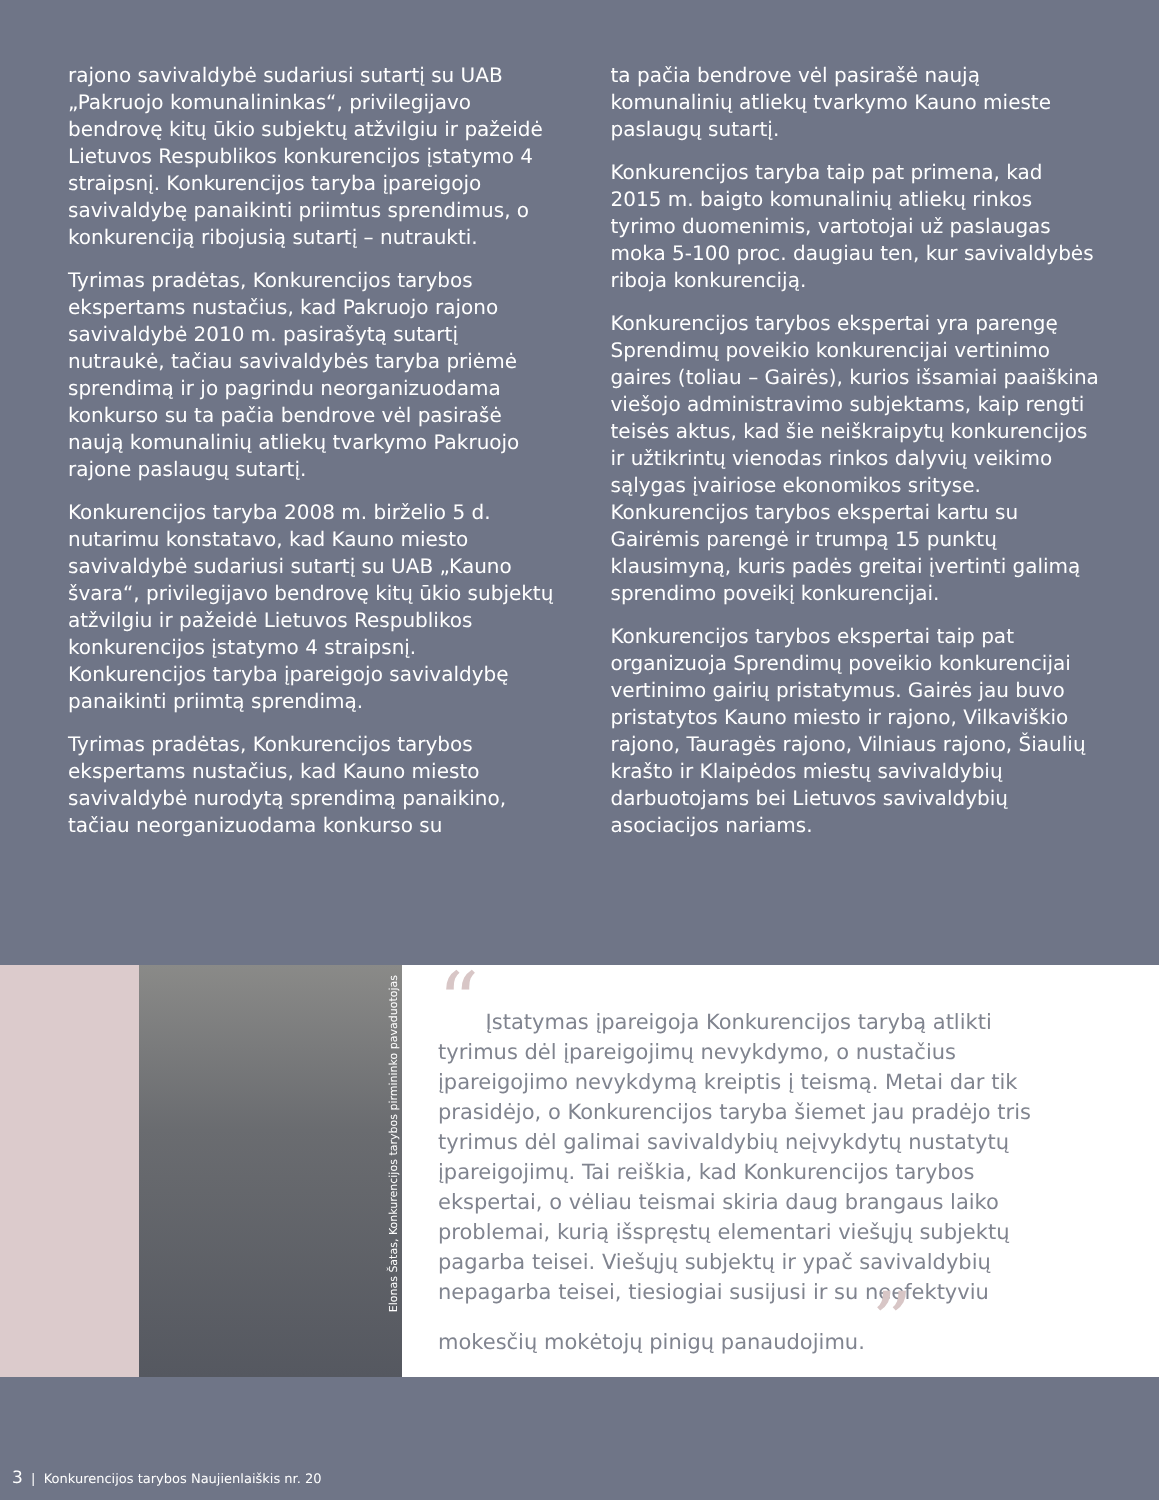rajono savivaldybė sudariusi sutartį su UAB „Pakruojo komunalininkas“, privilegijavo bendrovę kitų ūkio subjektų atžvilgiu ir pažeidė Lietuvos Respublikos konkurencijos įstatymo 4 straipsnį. Konkurencijos taryba įpareigojo savivaldybę panaikinti priimtus sprendimus, o konkurenciją ribojusią sutartį – nutraukti.
Tyrimas pradėtas, Konkurencijos tarybos ekspertams nustačius, kad Pakruojo rajono savivaldybė 2010 m. pasirašytą sutartį nutraukė, tačiau savivaldybės taryba priėmė sprendimą ir jo pagrindu neorganizuodama konkurso su ta pačia bendrove vėl pasirašė naują komunalinių atliekų tvarkymo Pakruojo rajone paslaugų sutartį.
Konkurencijos taryba 2008 m. birželio 5 d. nutarimu konstatavo, kad Kauno miesto savivaldybė sudariusi sutartį su UAB „Kauno švara“, privilegijavo bendrovę kitų ūkio subjektų atžvilgiu ir pažeidė Lietuvos Respublikos konkurencijos įstatymo 4 straipsnį. Konkurencijos taryba įpareigojo savivaldybę panaikinti priimtą sprendimą.
Tyrimas pradėtas, Konkurencijos tarybos ekspertams nustačius, kad Kauno miesto savivaldybė nurodytą sprendimą panaikino, tačiau neorganizuodama konkurso su
ta pačia bendrove vėl pasirašė naują komunalinių atliekų tvarkymo Kauno mieste paslaugų sutartį.
Konkurencijos taryba taip pat primena, kad 2015 m. baigto komunalinių atliekų rinkos tyrimo duomenimis, vartotojai už paslaugas moka 5-100 proc. daugiau ten, kur savivaldybės riboja konkurenciją.
Konkurencijos tarybos ekspertai yra parengę Sprendimų poveikio konkurencijai vertinimo gaires (toliau – Gairės), kurios išsamiai paaiškina viešojo administravimo subjektams, kaip rengti teisės aktus, kad šie neiškraipytų konkurencijos ir užtikrintų vienodas rinkos dalyvių veikimo sąlygas įvairiose ekonomikos srityse. Konkurencijos tarybos ekspertai kartu su Gairėmis parengė ir trumpą 15 punktų klausimyną, kuris padės greitai įvertinti galimą sprendimo poveikį konkurencijai.
Konkurencijos tarybos ekspertai taip pat organizuoja Sprendimų poveikio konkurencijai vertinimo gairių pristatymus. Gairės jau buvo pristatytos Kauno miesto ir rajono, Vilkaviškio rajono, Tauragės rajono, Vilniaus rajono, Šiaulių krašto ir Klaipėdos miestų savivaldybių darbuotojams bei Lietuvos savivaldybių asociacijos nariams.
Elonas Šatas, Konkurencijos tarybos pirmininko pavaduotojas
“ Įstatymas įpareigoja Konkurencijos tarybą atlikti tyrimus dėl įpareigojimų nevykdymo, o nustačius įpareigojimo nevykdymą kreiptis į teismą. Metai dar tik prasidėjo, o Konkurencijos taryba šiemet jau pradėjo tris tyrimus dėl galimai savivaldybių neįvykdytų nustatytų įpareigojimų. Tai reiškia, kad Konkurencijos tarybos ekspertai, o vėliau teismai skiria daug brangaus laiko problemai, kurią išspręstų elementari viešųjų subjektų pagarba teisei. Viešųjų subjektų ir ypač savivaldybių nepagarba teisei, tiesiogiai susijusi ir su neefektyviu mokesčių mokėtojų pinigų panaudojimu. ”
3 | Konkurencijos tarybos Naujienlaiškis nr. 20